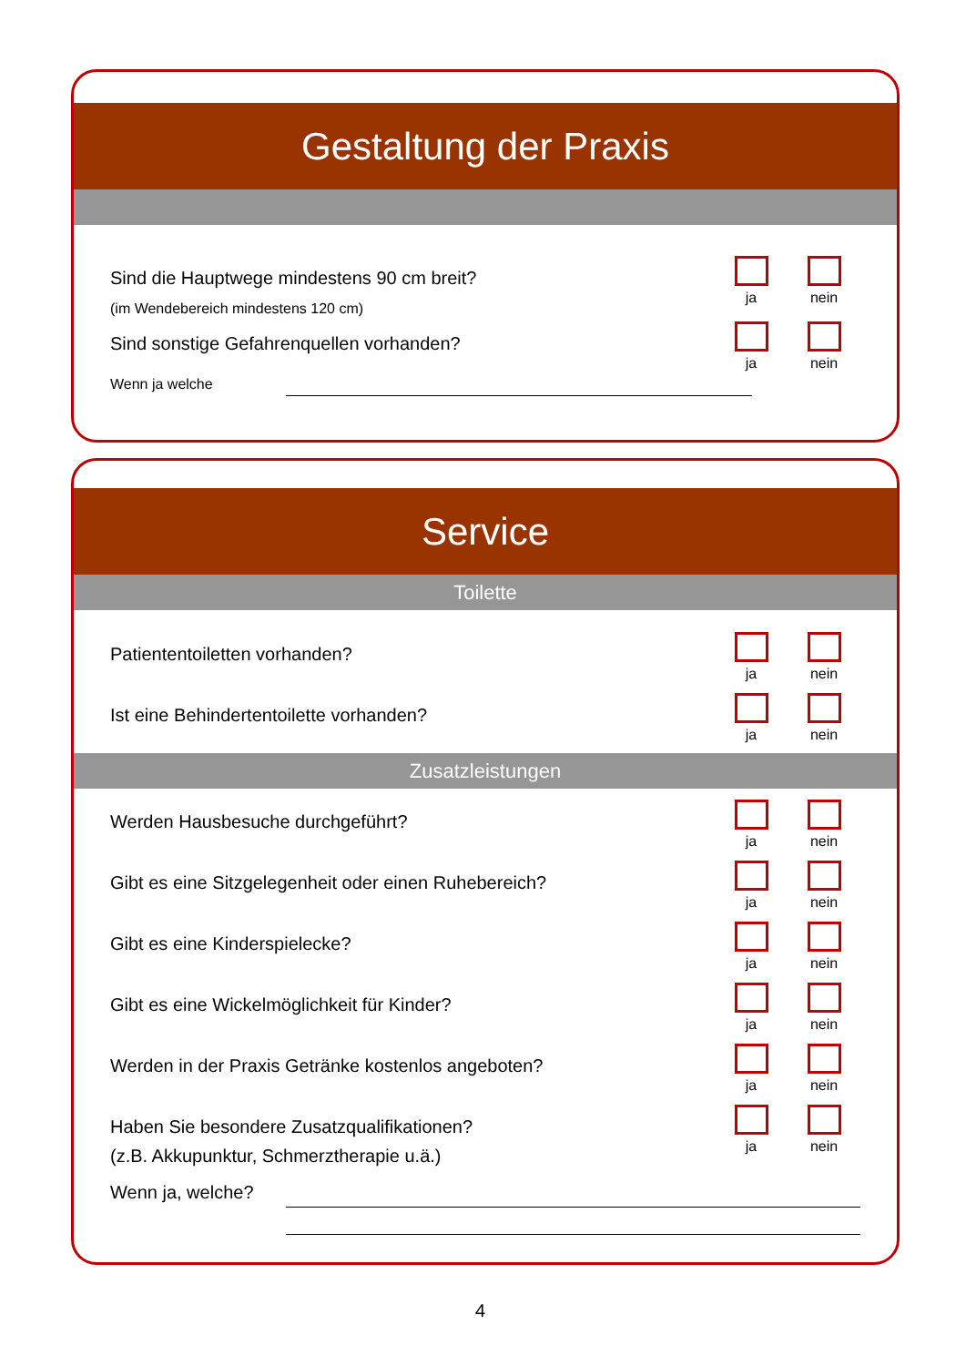Gestaltung der Praxis
Sind die Hauptwege mindestens 90 cm breit?
(im Wendebereich mindestens 120 cm)
ja nein
Sind sonstige Gefahrenquellen vorhanden?
ja nein
Wenn ja welche
Service
Toilette
Patiententoiletten vorhanden?
ja nein
Ist eine Behindertentoilette vorhanden?
ja nein
Zusatzleistungen
Werden Hausbesuche durchgeführt?
ja nein
Gibt es eine Sitzgelegenheit oder einen Ruhebereich?
ja nein
Gibt es eine Kinderspielecke?
ja nein
Gibt es eine Wickelmöglichkeit für Kinder?
ja nein
Werden in der Praxis Getränke kostenlos angeboten?
ja nein
Haben Sie besondere Zusatzqualifikationen?
(z.B. Akkupunktur, Schmerztherapie u.ä.)
ja nein
Wenn ja, welche?
4